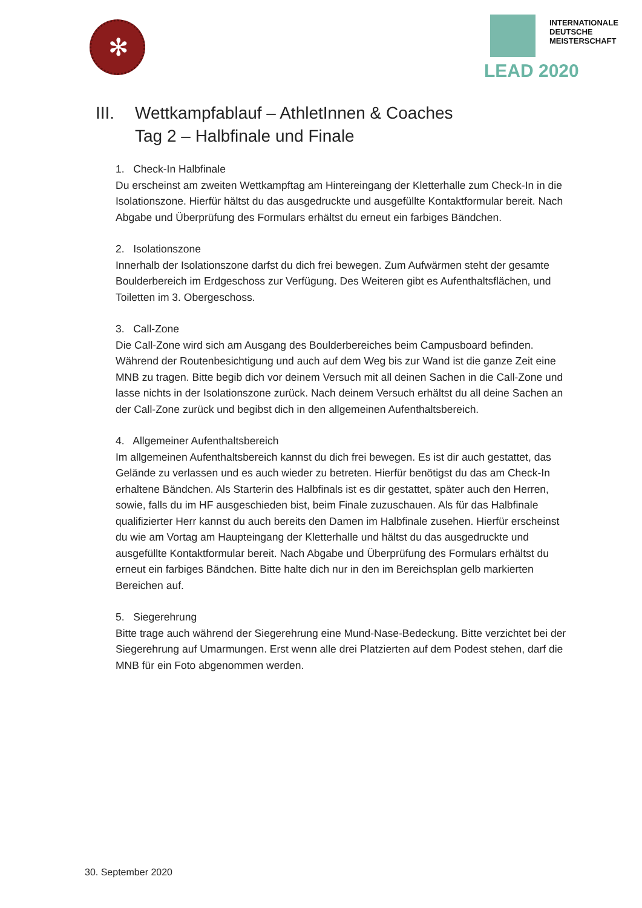✻
INTERNATIONALE
DEUTSCHE
MEISTERSCHAFT
LEAD 2020
III. Wettkampfablauf – AthletInnen & Coaches
Tag 2 – Halbfinale und Finale
1. Check-In Halbfinale
Du erscheinst am zweiten Wettkampftag am Hintereingang der Kletterhalle zum Check-In in die Isolationszone. Hierfür hältst du das ausgedruckte und ausgefüllte Kontaktformular bereit. Nach Abgabe und Überprüfung des Formulars erhältst du erneut ein farbiges Bändchen.
2. Isolationszone
Innerhalb der Isolationszone darfst du dich frei bewegen. Zum Aufwärmen steht der gesamte Boulderbereich im Erdgeschoss zur Verfügung. Des Weiteren gibt es Aufenthaltsflächen, und Toiletten im 3. Obergeschoss.
3. Call-Zone
Die Call-Zone wird sich am Ausgang des Boulderbereiches beim Campusboard befinden. Während der Routenbesichtigung und auch auf dem Weg bis zur Wand ist die ganze Zeit eine MNB zu tragen. Bitte begib dich vor deinem Versuch mit all deinen Sachen in die Call-Zone und lasse nichts in der Isolationszone zurück. Nach deinem Versuch erhältst du all deine Sachen an der Call-Zone zurück und begibst dich in den allgemeinen Aufenthaltsbereich.
4. Allgemeiner Aufenthaltsbereich
Im allgemeinen Aufenthaltsbereich kannst du dich frei bewegen. Es ist dir auch gestattet, das Gelände zu verlassen und es auch wieder zu betreten. Hierfür benötigst du das am Check-In erhaltene Bändchen. Als Starterin des Halbfinals ist es dir gestattet, später auch den Herren, sowie, falls du im HF ausgeschieden bist, beim Finale zuzuschauen. Als für das Halbfinale qualifizierter Herr kannst du auch bereits den Damen im Halbfinale zusehen. Hierfür erscheinst du wie am Vortag am Haupteingang der Kletterhalle und hältst du das ausgedruckte und ausgefüllte Kontaktformular bereit. Nach Abgabe und Überprüfung des Formulars erhältst du erneut ein farbiges Bändchen. Bitte halte dich nur in den im Bereichsplan gelb markierten Bereichen auf.
5. Siegerehrung
Bitte trage auch während der Siegerehrung eine Mund-Nase-Bedeckung. Bitte verzichtet bei der Siegerehrung auf Umarmungen. Erst wenn alle drei Platzierten auf dem Podest stehen, darf die MNB für ein Foto abgenommen werden.
30. September 2020